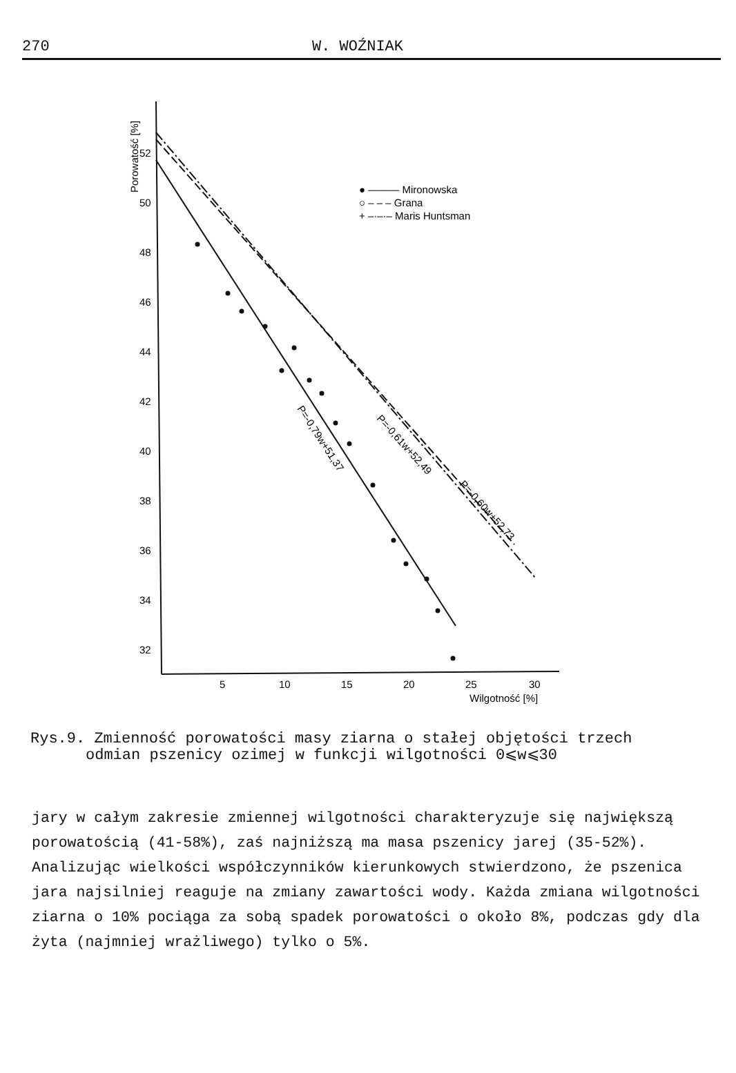270 W. WOŹNIAK
Porowatość [%]
52
50
48
46
44
42
40
38
36
34
32
5
10
15
20
25
30
Wilgotność [%]
● ——— Mironowska
○ – – – Grana
+ –·–·– Maris Huntsman
P=-0,79w+51,37
P=-0,61w+52,49
P=-0,60w+52,73
Rys.9. Zmienność porowatości masy ziarna o stałej objętości trzech
odmian pszenicy ozimej w funkcji wilgotności 0⩽w⩽30
jary w całym zakresie zmiennej wilgotności charakteryzuje się największą porowatością (41-58%), zaś najniższą ma masa pszenicy jarej (35-52%). Analizując wielkości współczynników kierunkowych stwierdzono, że pszenica jara najsilniej reaguje na zmiany zawartości wody. Każda zmiana wilgotności ziarna o 10% pociąga za sobą spadek porowatości o około 8%, podczas gdy dla żyta (najmniej wrażliwego) tylko o 5%.